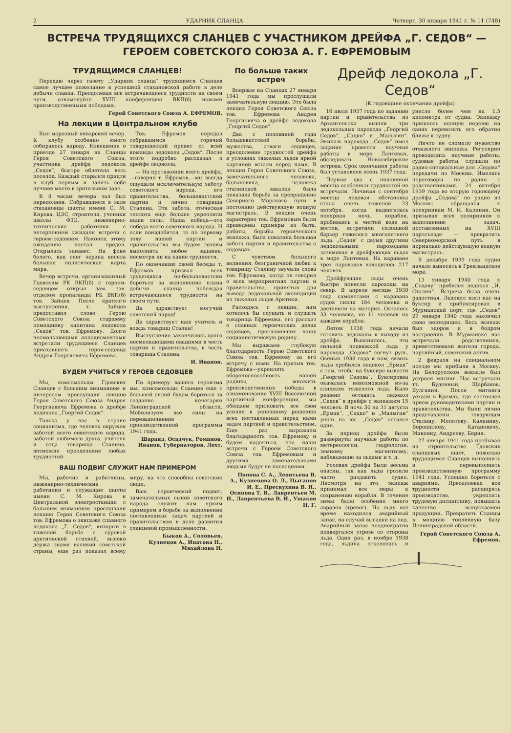2 УДАРНИК СЛАНЦА Четверг, 30 января 1941 г. № 11 (748)
ВСТРЕЧА ТРУДЯЩИХСЯ СЛАНЦЕВ С УЧАСТНИКОМ ДРЕЙФА „Г. СЕДОВ“ —
ГЕРОЕМ СОВЕТСКОГО СОЮЗА А. Г. ЕФРЕМОВЫМ
ТРУДЯЩИМСЯ СЛАНЦЕВ!
Передаю через газету „Ударник сланца“ трудящимся Сланцев самое лучшее пожелание в успешной стахановской работе в деле добычи сланца. Преодолевая все встречающиеся трудности на своем пути, ознаменуйте XVIII конференцию ВКП(б) новыми производственными победами.
Герой Советского Союза А. ЕФРЕМОВ.
На лекции в Центральном клубе
Был морозный январский вечер. К клубу особенно много собиралось народу. Извещение о приезде 27 января на Сланцы Героя Советского Союза, участника дрейфа ледокола „Седов“, быстро облетела весь поселок. Каждый старался придти в клуб первым и занять себе лучшее место в зрительном зале.
К 8 часам вечера зал был переполнен. Собравшиеся в зале стахановцы шахты имени С. М. Кирова, ЦЭС, строители, ученики школы ФЗО, инженерно-технические работники с нетерпением ожидали встречи с героем-седовцем. Наконец этому ожиданию настал предел. Открылась занавес. На фоне белого, как снег экрана висела большая политическая карта мира.
Вечер встречи, организованный Гдовским РК ВКП(б) с героем-седовцем открыл зам. зав. отделом пропаганды РК ВКП(б) тов. Зайцев. После краткого выступления, т. Зайцев предоставил слово Герою Советского Союза старшему помощнику капитана ледокола „Седов“ тов. Ефремову. Долго несмолкающими аплодисментами встретили трудящиеся Сланцев приехавшего героя-седовца Андрея Георгиевича Ефремова.
Тов. Ефремов передал собравшимся горячий товарищеский привет от всей команды ледокола „Седов“. После этого подробно рассказал о дрейфе ледокола.
— На протяжении всего дрейфа,—говорил т. Ефремов,—мы всегда ощущали исключительную заботу советского народа, его правительства, большевистской партии и лично товарища Сталина. Эта забота, отеческая теплота еще больше укрепляли наши силы. Наша победа—это победа всего советского народа. И если понадобится, то по первому зову нашей партии и правительства мы будем готовы выполнить любое задание, несмотря ни на какие трудности.
По окончанию своей беседы т. Ефремов призвал всех трудящихся по-большевистски бороться за выполнение плана добычи сланца побеждая встречающиеся трудности на своем пути.
Да здравствует могучий советский народ!
Да здравствует наш учитель и вождь товарищ Сталин!
Выступление закончилось долго несмолкающими овациями в честь партии и правительства, в честь товарища Сталина.
И. Иванов.
БУДЕМ УЧИТЬСЯ У ГЕРОЕВ СЕДОВЦЕВ
Мы, комсомольцы Гдовских Сланцев с большим вниманием и интересом прослушали лекцию Героя Советского Союза Андрея Георгиевича Ефремова о дрейфе ледокола „Георгий Седов“.
Только у нас в стране социализма, где человек окружен заботой всего советского народа, заботой любимого друга, учителя и отца товарища Сталина, возможно преодоление любых трудностей.
По примеру вашего героизма мы, комсомольцы Сланцев еще с большей силой будем бороться за создание кочегарки Ленинградской области. Мобилизуем все силы на перевыполнение производственной программы 1941 года.
Шаранд, Осадчук, Романов, Иванов, Губернаторов, Лехт.
ВАШ ПОДВИГ СЛУЖИТ НАМ ПРИМЕРОМ
Мы, рабочие и работницы, инженерно-технические работники и служащие шахты имени С. М. Кирова и Центральной электростанции с большим вниманием прослушали лекцию Героя Советского Союза тов. Ефремова о экипаже славного ледокола „Г. Седов“, который в тяжелой борьбе с суровой арктической стихией, высоко держа знамя великой советской страны, еще раз показал всему миру, на что способны советские люди.
Ваш героический подвиг, замечательных сынов советского народа служит нам ярким примером в борьбе за выполнение поставленных задач партией и правительством в деле развития сланцевой промышленности.
Быков А., Соловьев, Кузнецов А., Ипатова Н., Михайлова Н.
По больше таких встреч
Впервые на Сланцах 27 января 1941 года мы прослушали замечательную лекцию. Это была лекция Героя Советского Союза тов. Ефремова Андрея Георгиевича о дрейфе ледокола „Георгий Седов“.
Два с половиной года большевистской борьбы, мужества, отваги седовцев, преодоление трудностей дрейфа в условиях тяжелых льдов яркой картиной встали перед нами. В лекции Героя Советского Союза, замечательного человека, большевика, человека сталинской закалки была показана борьба за превращение Северного Морского пути в постоянно действующую водную магистраль. В лекции очень характерно тов. Ефремовым были приведены примеры из быта, работы, борьбы героического экипажа, была показана большая забота партии и правительства о седовцах.
С чувством большого волнения, безграничной любви к товарищу Сталину звучали слова тов. Ефремова, когда он говорил о всех мероприятиях партии и правительства, принятых для вывода ледокольной экспедиции из тяжелых льдов Арктики.
Расходясь с лекции, нам хотелось бы слушать и слушать товарища Ефремова, его рассказ о славных героических делах седовцев, прославивших нашу социалистическую родину.
Мы выражаем глубокую благодарность Герою Советского Союза тов. Ефремову за его встречу с нами. На призыв тов. Ефремова—укреплять обороноспособность нашей родины, множить производственные победы в ознаменование XVIII Всесоюзной партийной конференции, мы обещаем приложить все свои усилия к успешному решению всех поставленных перед нами задач партией и правительством. Еще раз выражаем благодарность тов. Ефремову и будем надеяться, что наши встречи с Героем Советского Союза тов. Ефремовым и другими замечательными людьми будут не последними.
Попова С. А., Леонтьева В. А., Кузнецова О. Л., Цыганов И. Е., Преснухина В. Н., Осипова Т. В., Лаврентьев М. И., Лаврентьева В. И., Ушаков Н. Г.
Дрейф ледокола „Г. Седов“
(К годовщине окончания дрейфа)
16 июля 1937 года по заданию партии и правительства из Архангельска вышли три ледокольных парохода „Георгий Седов“, „Садко“ и „Малыгин“. Экипаж парохода „Седов“ имел задание провести научные работы в море Лаптевых, обследовать Новосибирские острова. Срок окончания работы был установлен осень 1937 года.
Первые два с половиной месяца особенных трудностей не встречали. Начиная с сентября месяца ледовая обстановка стала очень тяжелой. 23 октября, когда надвигалась полярная ночь, корабли, пробиваясь к чистой воде на восток, встретили сплошной барьер тяжелого многолетнего льда. „Седов“ с двумя другими ледокольными пароходами зазимовал в дрейфующих льдах в море Лаптевых. На караване трех пароходов находилось 217 человек.
Дрейфующие льды очень быстро понесли пароходы на север. В апреле месяце 1938 года самолетами с каравана судов сняли 184 человека и доставили на материк. Осталось 33 человека, по 11 человек на каждом корабле.
Летом 1938 года начали готовить ледоколы к выходу из дрейфа. Выяснилось, что сильной подвижкой льда у парохода „Седова“ согнут руль. Осенью 1938 года к нам, сквозь льды пробился ледокол „Ермак“ с тем, чтобы на буксире вывести „Георгий Седова“. Буксировка оказалась невозможной из-за слишком тяжелого льда. Было решено оставить ледокол „Седов“ в дрейфе с экипажем 15 человек. В ночь 30 на 31 августа „Ермак“, „Садко“ и „Малыгин“ ушли на юг. „Седов“ остался один.
За период дрейфа были развернуты научные работы по метереологии, гидрологии, земному магнитизму, наблюдению за льдами и т. д.
Условия дрейфа были весьма опасны, так как льды грозили часто раздавить судно. Несмотря на это, экипаж принимал все меры к сохранению корабля. В течение зимы было особенно много авралов (тревог). На льду все время находился аварийный запас, на случай высадки на лед. Аварийный запас неоднократно подвергался угрозе со стороны льда. Один раз, в ноябре 1938 года, льдина откололась и унесло более чем на 1,5 километра от судна. Экипажу пришлось полную неделю на санях перевозить его обратно ближе к судну.
Ничто не сломило мужество отважного экипажа. Регулярно проводились научные работы, судовые работы, слушали по радио специальные для „Седова“ передачи из Москвы. Имелись переговоры по радио с родственниками. 24 октября 1939 года во вторую годовщину дрейфа „Седова“ по радио из Москвы обращался к полярникам М. И. Калинин. Он призывал всех полярников к выполнению задач, поставленных на XVIII партсъезде — превратить Северноморской путь в нормально действующую водную магистраль.
В декабре 1939 года судно начало выносить в Гренландское море.
13 января 1940 года к „Седову“ пробился ледокол „И. Сталин“. Встреча была очень радостная. Ледокол взял нас на буксир и прибуксировал в Мурманский порт, где „Седов“ 29 января 1940 года закончил свою экспедицию. Весь экипаж был здоров и в бодром настроении. В Мурманске нас встречали родственники, приветствовали жители города, партийный, советский актив.
2 февраля на специальном поезде мы прибыли в Москву. На Белорусском вокзале был устроен митинг. Нас встречали тт. Буденный, Щербаков, Булганин. После митинга уехали в Кремль, где состоялся прием руководителями партии и правительства. Мы были лично представлены товарищам Сталину, Молотову, Калинину, Ворошилову, Кагановичу, Микояну, Андрееву, Берия.
27 января 1941 года пребывая на строительстве Гдовских сланцевых шахт, пожелаю трудящимся Сланцев выполнить и перевыполнить производственную программу 1941 года. Успешно бороться с авариями. Преодолевая все трудности расширять производство, укреплять трудовую дисциплину, повышать качество выпускаемой продукции. Превратить Сланцы в мощную топливную базу Ленинградской области.
Герой Советского Союза А. Ефремов.